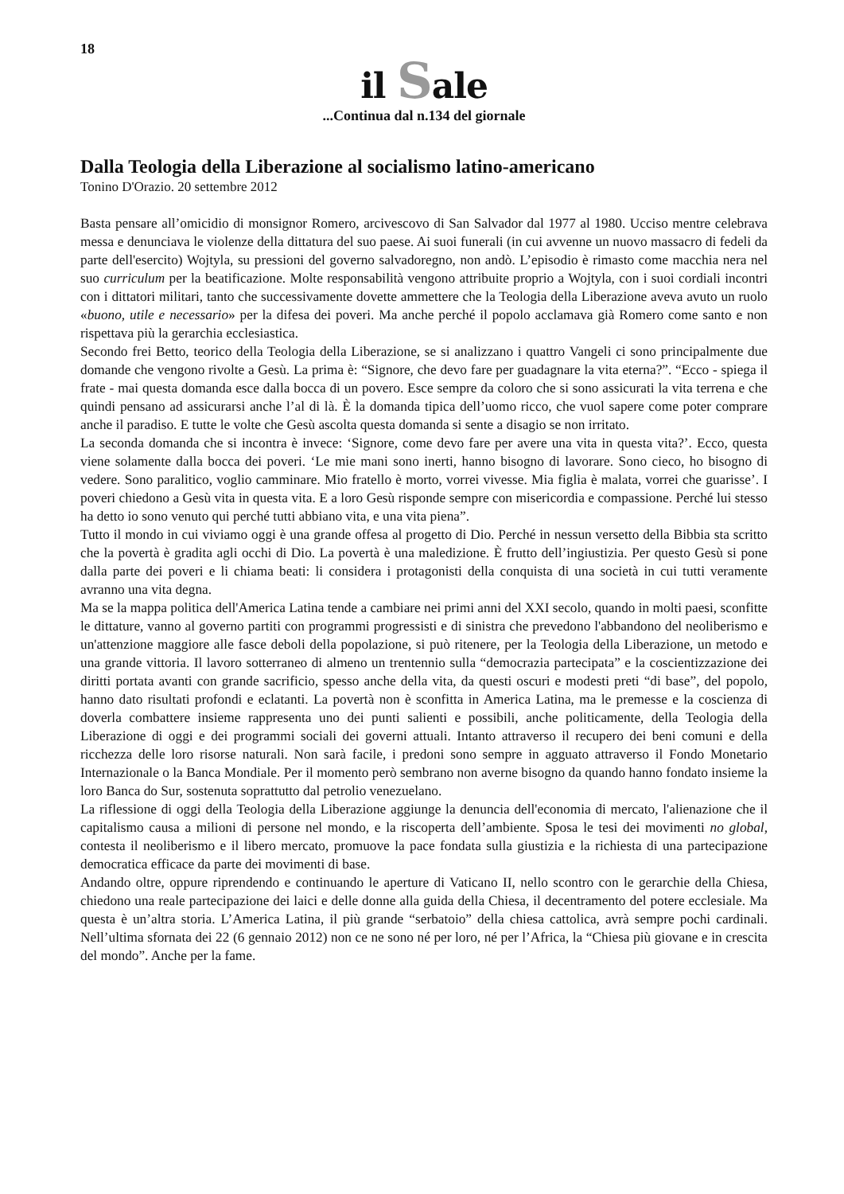18
il Sale
...Continua dal n.134 del giornale
Dalla Teologia della Liberazione al socialismo latino-americano
Tonino D'Orazio. 20 settembre 2012
Basta pensare all’omicidio di monsignor Romero, arcivescovo di San Salvador dal 1977 al 1980. Ucciso mentre celebrava messa e denunciava le violenze della dittatura del suo paese. Ai suoi funerali (in cui avvenne un nuovo massacro di fedeli da parte dell'esercito) Wojtyla, su pressioni del governo salvadoregno, non andò. L’episodio è rimasto come macchia nera nel suo curriculum per la beatificazione. Molte responsabilità vengono attribuite proprio a Wojtyla, con i suoi cordiali incontri con i dittatori militari, tanto che successivamente dovette ammettere che la Teologia della Liberazione aveva avuto un ruolo «buono, utile e necessario» per la difesa dei poveri. Ma anche perché il popolo acclamava già Romero come santo e non rispettava più la gerarchia ecclesiastica.
Secondo frei Betto, teorico della Teologia della Liberazione, se si analizzano i quattro Vangeli ci sono principalmente due domande che vengono rivolte a Gesù. La prima è: “Signore, che devo fare per guadagnare la vita eterna?”. “Ecco - spiega il frate - mai questa domanda esce dalla bocca di un povero. Esce sempre da coloro che si sono assicurati la vita terrena e che quindi pensano ad assicurarsi anche l’al di là. È la domanda tipica dell’uomo ricco, che vuol sapere come poter comprare anche il paradiso. E tutte le volte che Gesù ascolta questa domanda si sente a disagio se non irritato.
La seconda domanda che si incontra è invece: ‘Signore, come devo fare per avere una vita in questa vita?’. Ecco, questa viene solamente dalla bocca dei poveri. ‘Le mie mani sono inerti, hanno bisogno di lavorare. Sono cieco, ho bisogno di vedere. Sono paralitico, voglio camminare. Mio fratello è morto, vorrei vivesse. Mia figlia è malata, vorrei che guarisse’. I poveri chiedono a Gesù vita in questa vita. E a loro Gesù risponde sempre con misericordia e compassione. Perché lui stesso ha detto io sono venuto qui perché tutti abbiano vita, e una vita piena”.
Tutto il mondo in cui viviamo oggi è una grande offesa al progetto di Dio. Perché in nessun versetto della Bibbia sta scritto che la povertà è gradita agli occhi di Dio. La povertà è una maledizione. È frutto dell’ingiustizia. Per questo Gesù si pone dalla parte dei poveri e li chiama beati: li considera i protagonisti della conquista di una società in cui tutti veramente avranno una vita degna.
Ma se la mappa politica dell'America Latina tende a cambiare nei primi anni del XXI secolo, quando in molti paesi, sconfitte le dittature, vanno al governo partiti con programmi progressisti e di sinistra che prevedono l'abbandono del neoliberismo e un'attenzione maggiore alle fasce deboli della popolazione, si può ritenere, per la Teologia della Liberazione, un metodo e una grande vittoria. Il lavoro sotterraneo di almeno un trentennio sulla “democrazia partecipata” e la coscientizzazione dei diritti portata avanti con grande sacrificio, spesso anche della vita, da questi oscuri e modesti preti “di base”, del popolo, hanno dato risultati profondi e eclatanti. La povertà non è sconfitta in America Latina, ma le premesse e la coscienza di doverla combattere insieme rappresenta uno dei punti salienti e possibili, anche politicamente, della Teologia della Liberazione di oggi e dei programmi sociali dei governi attuali. Intanto attraverso il recupero dei beni comuni e della ricchezza delle loro risorse naturali. Non sarà facile, i predoni sono sempre in agguato attraverso il Fondo Monetario Internazionale o la Banca Mondiale. Per il momento però sembrano non averne bisogno da quando hanno fondato insieme la loro Banca do Sur, sostenuta soprattutto dal petrolio venezuelano.
La riflessione di oggi della Teologia della Liberazione aggiunge la denuncia dell'economia di mercato, l'alienazione che il capitalismo causa a milioni di persone nel mondo, e la riscoperta dell’ambiente. Sposa le tesi dei movimenti no global, contesta il neoliberismo e il libero mercato, promuove la pace fondata sulla giustizia e la richiesta di una partecipazione democratica efficace da parte dei movimenti di base.
Andando oltre, oppure riprendendo e continuando le aperture di Vaticano II, nello scontro con le gerarchie della Chiesa, chiedono una reale partecipazione dei laici e delle donne alla guida della Chiesa, il decentramento del potere ecclesiale. Ma questa è un’altra storia. L’America Latina, il più grande “serbatoio” della chiesa cattolica, avrà sempre pochi cardinali. Nell’ultima sfornata dei 22 (6 gennaio 2012) non ce ne sono né per loro, né per l’Africa, la “Chiesa più giovane e in crescita del mondo”. Anche per la fame.